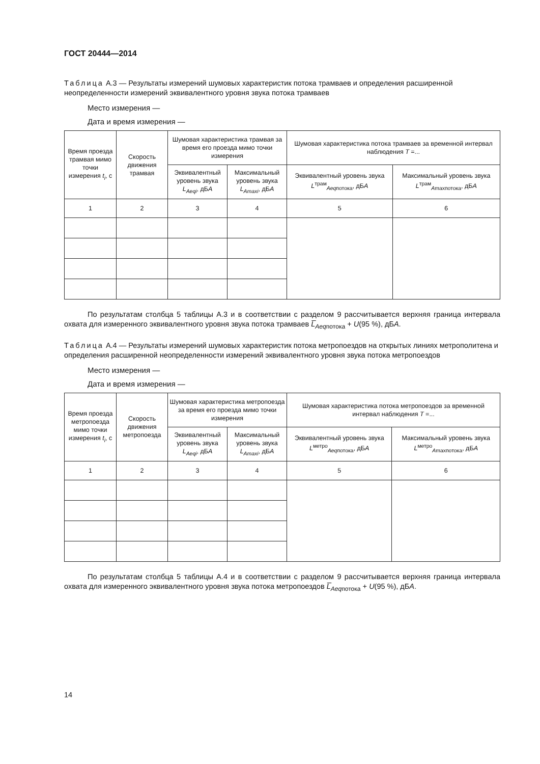ГОСТ 20444—2014
Таблица А.3 — Результаты измерений шумовых характеристик потока трамваев и определения расширенной неопределенности измерений эквивалентного уровня звука потока трамваев
Место измерения —
Дата и время измерения —
| Время проезда трамвая мимо точки измерения t<sub>i</sub> , с | Скорость движения трамвая | Шумовая характеристика трамвая за время его проезда мимо точки измерения | | Шумовая характеристика потока трамваев за временной интервал наблюдения Т =... | |
| --- | --- | --- | --- | --- | --- |
| | | Эквивалентный уровень звука L<sub>Aeqi</sub> , дБ А | Максимальный уровень звука L<sub>Amaxi</sub> , дБ А | Эквивалентный уровень звука L<sup>трам</sup><sub>Aeqпотока</sub>, дБ А | Максимальный уровень звука L<sup>трам</sup><sub>Amaxпотока</sub>, дБ А |
| 1 | 2 | 3 | 4 | 5 | 6 |
По результатам столбца 5 таблицы А.3 и в соответствии с разделом 9 рассчитывается верхняя граница интервала охвата для измеренного эквивалентного уровня звука потока трамваев L̅<sub>Aeq</sub><sub>потока</sub> + U(95 %), дБА.
Таблица А.4 — Результаты измерений шумовых характеристик потока метропоездов на открытых линиях метрополитена и определения расширенной неопределенности измерений эквивалентного уровня звука потока метропоездов
Место измерения —
Дата и время измерения —
| Время проезда метропоезда мимо точки измерения t<sub>i</sub> , с | Скорость движения метропоезда | Шумовая характеристика метропоезда за время его проезда мимо точки измерения | | Шумовая характеристика потока метропоездов за временной интервал наблюдения Т =... | |
| --- | --- | --- | --- | --- | --- |
| | | Эквивалентный уровень звука L<sub>Aeqi</sub> , дБ А | Максимальный уровень звука L<sub>Amaxi</sub> , дБ А | Эквивалентный уровень звука L<sup>метро</sup><sub>Aeqпотока</sub>, дБ А | Максимальный уровень звука L<sup>метро</sup><sub>Amaxпотока</sub>, дБ А |
| 1 | 2 | 3 | 4 | 5 | 6 |
По результатам столбца 5 таблицы А.4 и в соответствии с разделом 9 рассчитывается верхняя граница интервала охвата для измеренного эквивалентного уровня звука потока метропоездов L̅<sub>Aeq</sub><sub>потока</sub> + U(95 %), дБА.
14